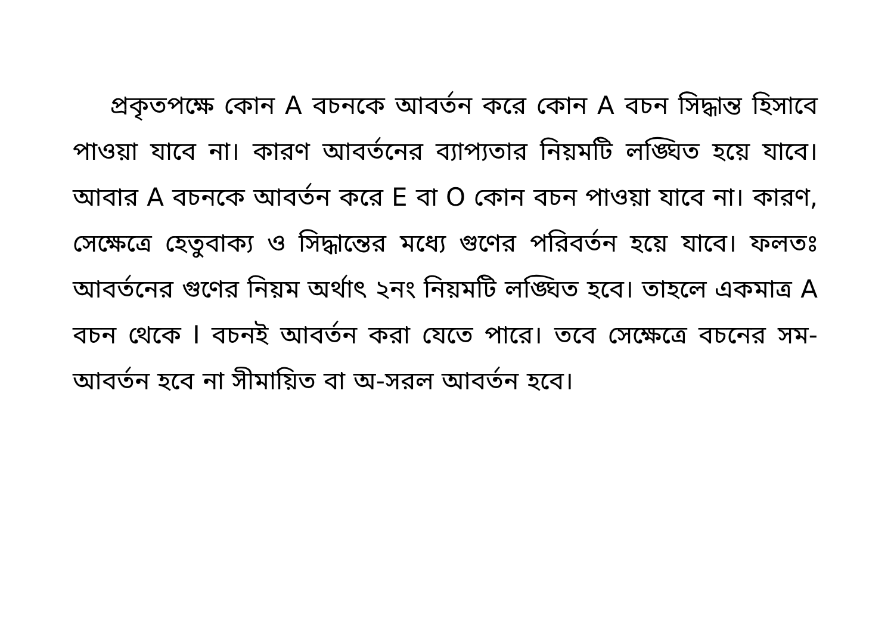প্রকৃতপক্ষে কোন A বচনকে আবর্তন করে কোন A বচন সিদ্ধান্ত হিসাবে পাওয়া যাবে না। কারণ আবর্তনের ব্যাপ্যতার নিয়মটি লঙ্ঘিত হয়ে যাবে। আবার A বচনকে আবর্তন করে E বা O কোন বচন পাওয়া যাবে না। কারণ, সেক্ষেত্রে হেতুবাক্য ও সিদ্ধান্তের মধ্যে গুণের পরিবর্তন হয়ে যাবে। ফলতঃ আবর্তনের গুণের নিয়ম অর্থাৎ ২নং নিয়মটি লঙ্ঘিত হবে। তাহলে একমাত্র A বচন থেকে I বচনই আবর্তন করা যেতে পারে। তবে সেক্ষেত্রে বচনের সম-আবর্তন হবে না সীমায়িত বা অ-সরল আবর্তন হবে।